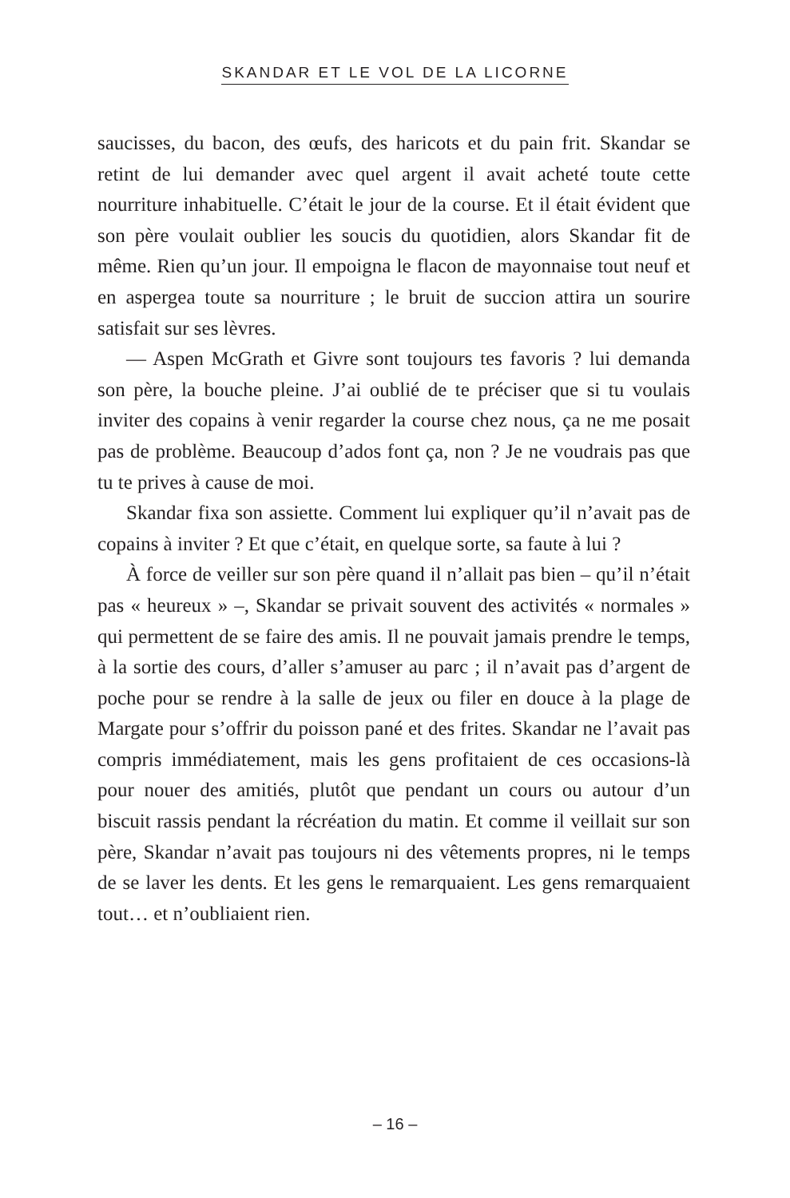SKANDAR ET LE VOL DE LA LICORNE
saucisses, du bacon, des œufs, des haricots et du pain frit. Skandar se retint de lui demander avec quel argent il avait acheté toute cette nourriture inhabituelle. C’était le jour de la course. Et il était évident que son père voulait oublier les soucis du quotidien, alors Skandar fit de même. Rien qu’un jour. Il empoigna le flacon de mayonnaise tout neuf et en aspergea toute sa nourriture ; le bruit de succion attira un sourire satisfait sur ses lèvres.
— Aspen McGrath et Givre sont toujours tes favoris ? lui demanda son père, la bouche pleine. J’ai oublié de te préciser que si tu voulais inviter des copains à venir regarder la course chez nous, ça ne me posait pas de problème. Beaucoup d’ados font ça, non ? Je ne voudrais pas que tu te prives à cause de moi.
Skandar fixa son assiette. Comment lui expliquer qu’il n’avait pas de copains à inviter ? Et que c’était, en quelque sorte, sa faute à lui ?
À force de veiller sur son père quand il n’allait pas bien – qu’il n’était pas « heureux » –, Skandar se privait souvent des activités « normales » qui permettent de se faire des amis. Il ne pouvait jamais prendre le temps, à la sortie des cours, d’aller s’amuser au parc ; il n’avait pas d’argent de poche pour se rendre à la salle de jeux ou filer en douce à la plage de Margate pour s’offrir du poisson pané et des frites. Skandar ne l’avait pas compris immédiatement, mais les gens profitaient de ces occasions-là pour nouer des amitiés, plutôt que pendant un cours ou autour d’un biscuit rassis pendant la récréation du matin. Et comme il veillait sur son père, Skandar n’avait pas toujours ni des vêtements propres, ni le temps de se laver les dents. Et les gens le remarquaient. Les gens remarquaient tout… et n’oubliaient rien.
– 16 –